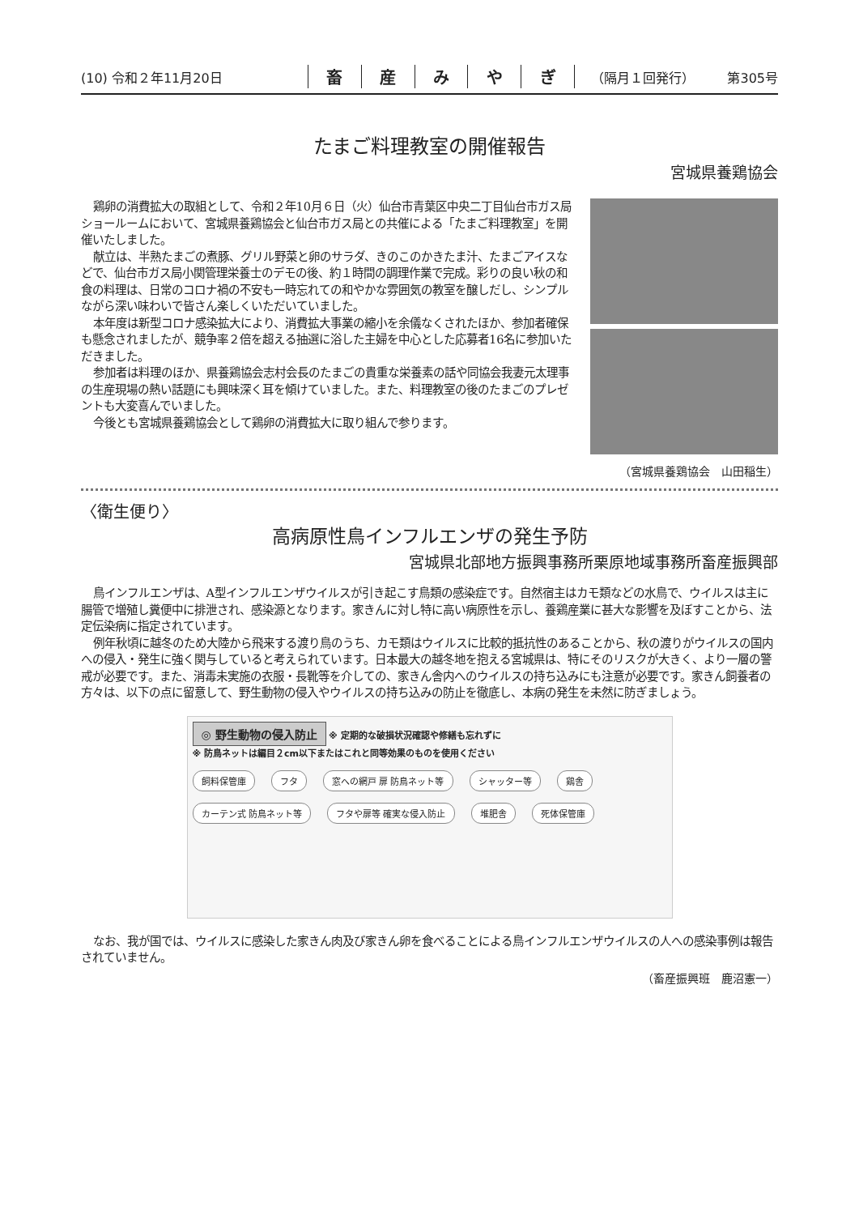(10) 令和２年11月20日
畜産みやぎ
（隔月１回発行） 第305号
たまご料理教室の開催報告
宮城県養鶏協会
鶏卵の消費拡大の取組として、令和２年10月６日（火）仙台市青葉区中央二丁目仙台市ガス局ショールームにおいて、宮城県養鶏協会と仙台市ガス局との共催による「たまご料理教室」を開催いたしました。
献立は、半熟たまごの煮豚、グリル野菜と卵のサラダ、きのこのかきたま汁、たまごアイスなどで、仙台市ガス局小関管理栄養士のデモの後、約１時間の調理作業で完成。彩りの良い秋の和食の料理は、日常のコロナ禍の不安も一時忘れての和やかな雰囲気の教室を醸しだし、シンプルながら深い味わいで皆さん楽しくいただいていました。
本年度は新型コロナ感染拡大により、消費拡大事業の縮小を余儀なくされたほか、参加者確保も懸念されましたが、競争率２倍を超える抽選に浴した主婦を中心とした応募者16名に参加いただきました。
参加者は料理のほか、県養鶏協会志村会長のたまごの貴重な栄養素の話や同協会我妻元太理事の生産現場の熱い話題にも興味深く耳を傾けていました。また、料理教室の後のたまごのプレゼントも大変喜んでいました。
今後とも宮城県養鶏協会として鶏卵の消費拡大に取り組んで参ります。
（宮城県養鶏協会　山田稲生）
〈衛生便り〉
高病原性鳥インフルエンザの発生予防
宮城県北部地方振興事務所栗原地域事務所畜産振興部
鳥インフルエンザは、A型インフルエンザウイルスが引き起こす鳥類の感染症です。自然宿主はカモ類などの水鳥で、ウイルスは主に腸管で増殖し糞便中に排泄され、感染源となります。家きんに対し特に高い病原性を示し、養鶏産業に甚大な影響を及ぼすことから、法定伝染病に指定されています。
例年秋頃に越冬のため大陸から飛来する渡り鳥のうち、カモ類はウイルスに比較的抵抗性のあることから、秋の渡りがウイルスの国内への侵入・発生に強く関与していると考えられています。日本最大の越冬地を抱える宮城県は、特にそのリスクが大きく、より一層の警戒が必要です。また、消毒未実施の衣服・長靴等を介しての、家きん舎内へのウイルスの持ち込みにも注意が必要です。家きん飼養者の方々は、以下の点に留意して、野生動物の侵入やウイルスの持ち込みの防止を徹底し、本病の発生を未然に防ぎましょう。
◎ 野生動物の侵入防止 ※ 定期的な破損状況確認や修繕も忘れずに
※ 防鳥ネットは編目２cm以下またはこれと同等効果のものを使用ください
飼料保管庫 フタ 窓への網戸 扉 防鳥ネット等 シャッター等 鶏舎
カーテン式 防鳥ネット等 フタや扉等 確実な侵入防止 堆肥舎 死体保管庫
なお、我が国では、ウイルスに感染した家きん肉及び家きん卵を食べることによる鳥インフルエンザウイルスの人への感染事例は報告されていません。
（畜産振興班　鹿沼憲一）